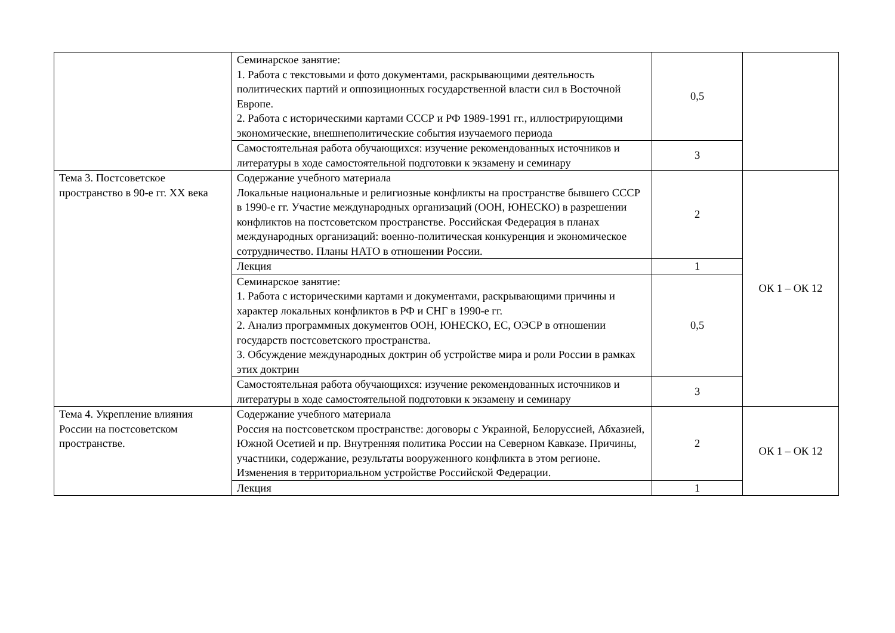| | Семинарское занятие: 1. Работа с текстовыми и фото документами, раскрывающими деятельность политических партий и оппозиционных государственной власти сил в Восточной Европе. 2. Работа с историческими картами СССР и РФ 1989-1991 гг., иллюстрирующими экономические, внешнеполитические события изучаемого периода | 0,5 | |
| | Самостоятельная работа обучающихся: изучение рекомендованных источников и литературы в ходе самостоятельной подготовки к экзамену и семинару | 3 | |
| Тема 3. Постсоветское пространство в 90-е гг. XX века | Содержание учебного материала Локальные национальные и религиозные конфликты на пространстве бывшего СССР в 1990-е гг. Участие международных организаций (ООН, ЮНЕСКО) в разрешении конфликтов на постсоветском пространстве. Российская Федерация в планах международных организаций: военно-политическая конкуренция и экономическое сотрудничество. Планы НАТО в отношении России. | 2 | ОК 1 – ОК 12 |
| | Лекция | 1 | |
| | Семинарское занятие: 1. Работа с историческими картами и документами, раскрывающими причины и характер локальных конфликтов в РФ и СНГ в 1990-е гг. 2. Анализ программных документов ООН, ЮНЕСКО, ЕС, ОЭСР в отношении государств постсоветского пространства. 3. Обсуждение международных доктрин об устройстве мира и роли России в рамках этих доктрин | 0,5 | |
| | Самостоятельная работа обучающихся: изучение рекомендованных источников и литературы в ходе самостоятельной подготовки к экзамену и семинару | 3 | |
| Тема 4. Укрепление влияния России на постсоветском пространстве. | Содержание учебного материала Россия на постсоветском пространстве: договоры с Украиной, Белоруссией, Абхазией, Южной Осетией и пр. Внутренняя политика России на Северном Кавказе. Причины, участники, содержание, результаты вооруженного конфликта в этом регионе. Изменения в территориальном устройстве Российской Федерации. | 2 | ОК 1 – ОК 12 |
| | Лекция | 1 | |